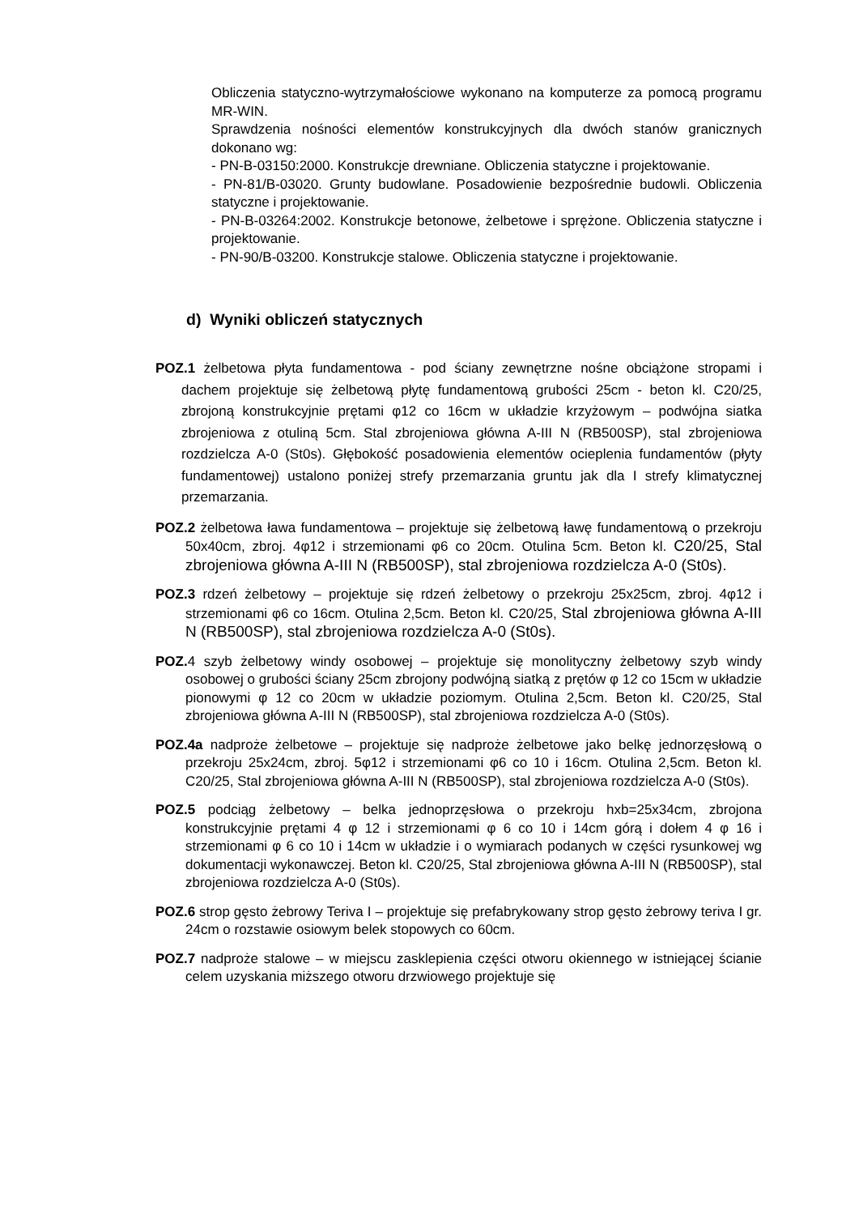Obliczenia statyczno-wytrzymałościowe wykonano na komputerze za pomocą programu MR-WIN.
Sprawdzenia nośności elementów konstrukcyjnych dla dwóch stanów granicznych dokonano wg:
- PN-B-03150:2000. Konstrukcje drewniane. Obliczenia statyczne i projektowanie.
- PN-81/B-03020. Grunty budowlane. Posadowienie bezpośrednie budowli. Obliczenia statyczne i projektowanie.
- PN-B-03264:2002. Konstrukcje betonowe, żelbetowe i sprężone. Obliczenia statyczne i projektowanie.
- PN-90/B-03200. Konstrukcje stalowe. Obliczenia statyczne i projektowanie.
d) Wyniki obliczeń statycznych
POZ.1 żelbetowa płyta fundamentowa - pod ściany zewnętrzne nośne obciążone stropami i dachem projektuje się żelbetową płytę fundamentową grubości 25cm - beton kl. C20/25, zbrojoną konstrukcyjnie prętami φ12 co 16cm w układzie krzyżowym – podwójna siatka zbrojeniowa z otuliną 5cm. Stal zbrojeniowa główna A-III N (RB500SP), stal zbrojeniowa rozdzielcza A-0 (St0s). Głębokość posadowienia elementów ocieplenia fundamentów (płyty fundamentowej) ustalono poniżej strefy przemarzania gruntu jak dla I strefy klimatycznej przemarzania.
POZ.2 żelbetowa ława fundamentowa – projektuje się żelbetową ławę fundamentową o przekroju 50x40cm, zbroj. 4φ12 i strzemionami φ6 co 20cm. Otulina 5cm. Beton kl. C20/25, Stal zbrojeniowa główna A-III N (RB500SP), stal zbrojeniowa rozdzielcza A-0 (St0s).
POZ.3 rdzeń żelbetowy – projektuje się rdzeń żelbetowy o przekroju 25x25cm, zbroj. 4φ12 i strzemionami φ6 co 16cm. Otulina 2,5cm. Beton kl. C20/25, Stal zbrojeniowa główna A-III N (RB500SP), stal zbrojeniowa rozdzielcza A-0 (St0s).
POZ. 4 szyb żelbetowy windy osobowej – projektuje się monolityczny żelbetowy szyb windy osobowej o grubości ściany 25cm zbrojony podwójną siatką z prętów φ 12 co 15cm w układzie pionowymi φ 12 co 20cm w układzie poziomym. Otulina 2,5cm. Beton kl. C20/25, Stal zbrojeniowa główna A-III N (RB500SP), stal zbrojeniowa rozdzielcza A-0 (St0s).
POZ.4a nadproże żelbetowe – projektuje się nadproże żelbetowe jako belkę jednorzęsłową o przekroju 25x24cm, zbroj. 5φ12 i strzemionami φ6 co 10 i 16cm. Otulina 2,5cm. Beton kl. C20/25, Stal zbrojeniowa główna A-III N (RB500SP), stal zbrojeniowa rozdzielcza A-0 (St0s).
POZ.5 podciąg żelbetowy – belka jednoprzęsłowa o przekroju hxb=25x34cm, zbrojona konstrukcyjnie prętami 4 φ 12 i strzemionami φ 6 co 10 i 14cm górą i dołem 4 φ 16 i strzemionami φ 6 co 10 i 14cm w układzie i o wymiarach podanych w części rysunkowej wg dokumentacji wykonawczej. Beton kl. C20/25, Stal zbrojeniowa główna A-III N (RB500SP), stal zbrojeniowa rozdzielcza A-0 (St0s).
POZ.6 strop gęsto żebrowy Teriva I – projektuje się prefabrykowany strop gęsto żebrowy teriva I gr. 24cm o rozstawie osiowym belek stopowych co 60cm.
POZ.7 nadproże stalowe – w miejscu zasklepienia części otworu okiennego w istniejącej ścianie celem uzyskania miższego otworu drzwiowego projektuje się